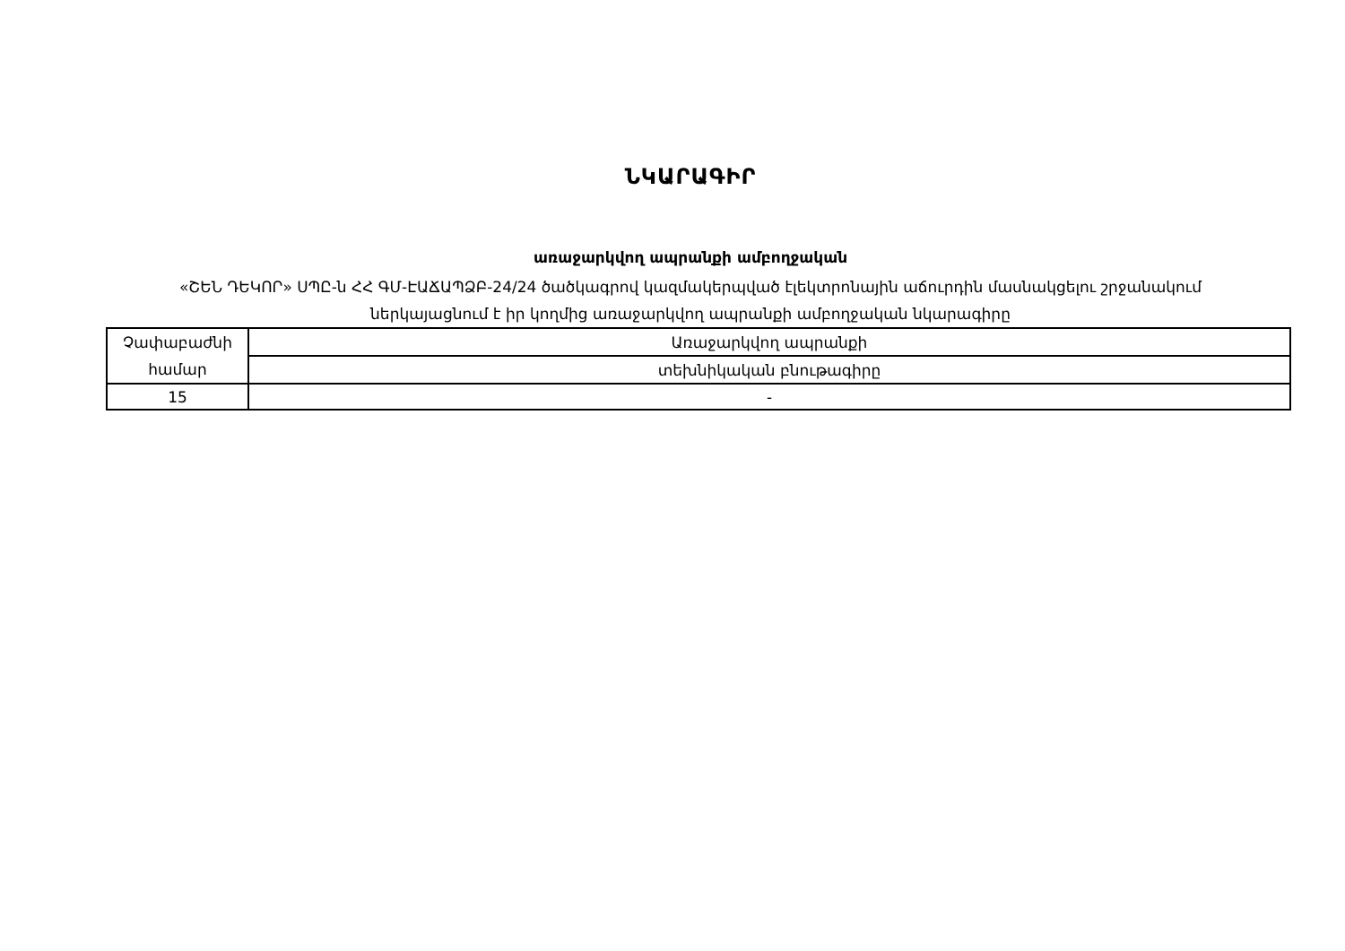ՆԿԱՐԱԳԻՐ
առաջարկվող ապրանքի ամբողջական
«ՇԵՆ ԴԵԿՈՐ» ՍՊԸ-ն ՀՀ ԳՄ-ԷԱՃԱՊՁԲ-24/24 ծածկագրով կազմակերպված էլեկտրոնային աճուրդին մասնակցելու շրջանակում
ներկայացնում է իր կողմից առաջարկվող ապրանքի ամբողջական նկարագիրը
| Չափաբաժնի համար | Առաջարկվող ապրանքի |
| | տեխնիկական բնութագիրը |
| 15 | - |